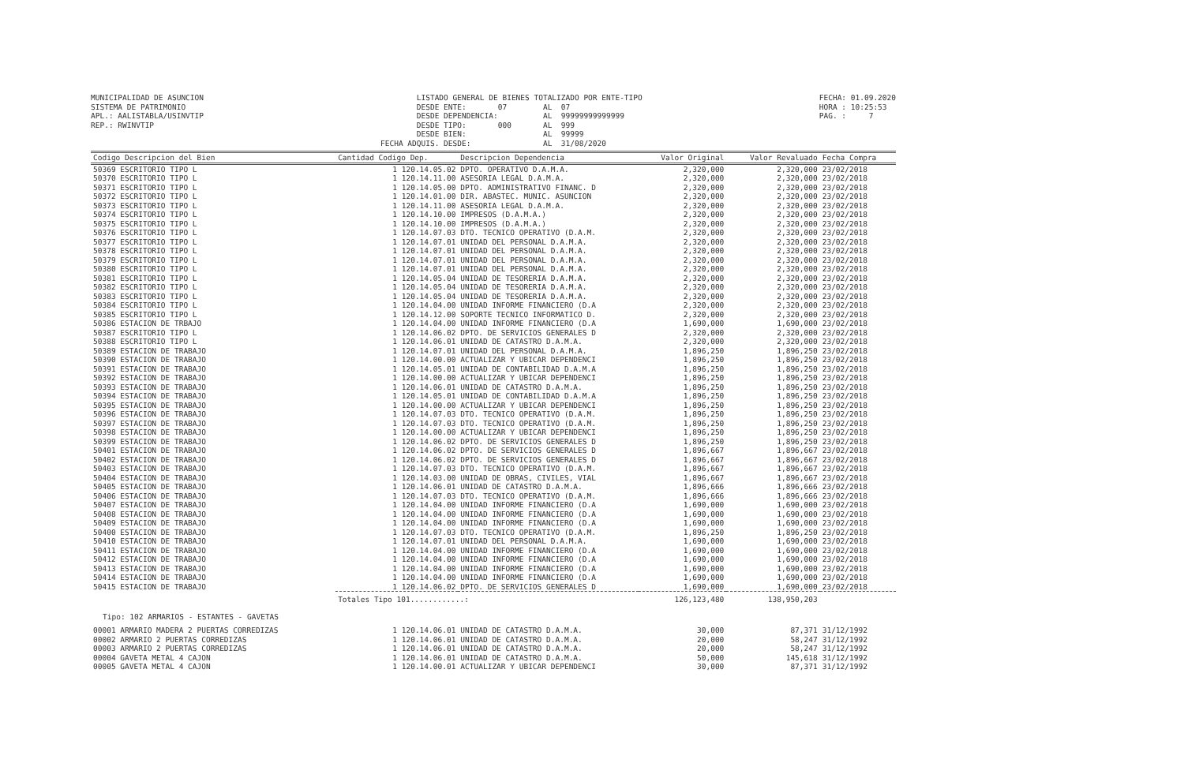MUNICIPALIDAD DE ASUNCION SISTEMA DE PATRIMONIO APL.: AALISTABLA/USINVTIP REP.: RWINVTIP
LISTADO GENERAL DE BIENES TOTALIZADO POR ENTE-TIPO DESDE ENTE: 07 AL 07 DESDE DEPENDENCIA: AL 99999999999999 DESDE TIPO: 000 AL 999 DESDE BIEN: AL 99999 FECHA ADQUIS. DESDE: AL 31/08/2020
FECHA: 01.09.2020 HORA : 10:25:53 PAG. : 7
| Codigo Descripcion del Bien | Cantidad Codigo Dep. | Descripcion Dependencia | Valor Original | Valor Revaluado | Fecha Compra |
| --- | --- | --- | --- | --- | --- |
| 50369 ESCRITORIO TIPO L | 1 120.14.05.02 | DPTO. OPERATIVO D.A.M.A. | 2,320,000 | 2,320,000 | 23/02/2018 |
| 50370 ESCRITORIO TIPO L | 1 120.14.11.00 | ASESORIA LEGAL D.A.M.A. | 2,320,000 | 2,320,000 | 23/02/2018 |
| 50371 ESCRITORIO TIPO L | 1 120.14.05.00 | DPTO. ADMINISTRATIVO FINANC. D | 2,320,000 | 2,320,000 | 23/02/2018 |
| 50372 ESCRITORIO TIPO L | 1 120.14.01.00 | DIR. ABASTEC. MUNIC. ASUNCION | 2,320,000 | 2,320,000 | 23/02/2018 |
| 50373 ESCRITORIO TIPO L | 1 120.14.11.00 | ASESORIA LEGAL D.A.M.A. | 2,320,000 | 2,320,000 | 23/02/2018 |
| 50374 ESCRITORIO TIPO L | 1 120.14.10.00 | IMPRESOS (D.A.M.A.) | 2,320,000 | 2,320,000 | 23/02/2018 |
| 50375 ESCRITORIO TIPO L | 1 120.14.10.00 | IMPRESOS (D.A.M.A.) | 2,320,000 | 2,320,000 | 23/02/2018 |
| 50376 ESCRITORIO TIPO L | 1 120.14.07.03 | DTO. TECNICO OPERATIVO (D.A.M. | 2,320,000 | 2,320,000 | 23/02/2018 |
| 50377 ESCRITORIO TIPO L | 1 120.14.07.01 | UNIDAD DEL PERSONAL D.A.M.A. | 2,320,000 | 2,320,000 | 23/02/2018 |
| 50378 ESCRITORIO TIPO L | 1 120.14.07.01 | UNIDAD DEL PERSONAL D.A.M.A. | 2,320,000 | 2,320,000 | 23/02/2018 |
| 50379 ESCRITORIO TIPO L | 1 120.14.07.01 | UNIDAD DEL PERSONAL D.A.M.A. | 2,320,000 | 2,320,000 | 23/02/2018 |
| 50380 ESCRITORIO TIPO L | 1 120.14.07.01 | UNIDAD DEL PERSONAL D.A.M.A. | 2,320,000 | 2,320,000 | 23/02/2018 |
| 50381 ESCRITORIO TIPO L | 1 120.14.05.04 | UNIDAD DE TESORERIA D.A.M.A. | 2,320,000 | 2,320,000 | 23/02/2018 |
| 50382 ESCRITORIO TIPO L | 1 120.14.05.04 | UNIDAD DE TESORERIA D.A.M.A. | 2,320,000 | 2,320,000 | 23/02/2018 |
| 50383 ESCRITORIO TIPO L | 1 120.14.05.04 | UNIDAD DE TESORERIA D.A.M.A. | 2,320,000 | 2,320,000 | 23/02/2018 |
| 50384 ESCRITORIO TIPO L | 1 120.14.04.00 | UNIDAD INFORME FINANCIERO (D.A | 2,320,000 | 2,320,000 | 23/02/2018 |
| 50385 ESCRITORIO TIPO L | 1 120.14.12.00 | SOPORTE TECNICO INFORMATICO D. | 2,320,000 | 2,320,000 | 23/02/2018 |
| 50386 ESTACION DE TRBAJO | 1 120.14.04.00 | UNIDAD INFORME FINANCIERO (D.A | 1,690,000 | 1,690,000 | 23/02/2018 |
| 50387 ESCRITORIO TIPO L | 1 120.14.06.02 | DPTO. DE SERVICIOS GENERALES D | 2,320,000 | 2,320,000 | 23/02/2018 |
| 50388 ESCRITORIO TIPO L | 1 120.14.06.01 | UNIDAD DE CATASTRO D.A.M.A. | 2,320,000 | 2,320,000 | 23/02/2018 |
| 50389 ESTACION DE TRABAJO | 1 120.14.07.01 | UNIDAD DEL PERSONAL D.A.M.A. | 1,896,250 | 1,896,250 | 23/02/2018 |
| 50390 ESTACION DE TRABAJO | 1 120.14.00.00 | ACTUALIZAR Y UBICAR DEPENDENCI | 1,896,250 | 1,896,250 | 23/02/2018 |
| 50391 ESTACION DE TRABAJO | 1 120.14.05.01 | UNIDAD DE CONTABILIDAD D.A.M.A | 1,896,250 | 1,896,250 | 23/02/2018 |
| 50392 ESTACION DE TRABAJO | 1 120.14.00.00 | ACTUALIZAR Y UBICAR DEPENDENCI | 1,896,250 | 1,896,250 | 23/02/2018 |
| 50393 ESTACION DE TRABAJO | 1 120.14.06.01 | UNIDAD DE CATASTRO D.A.M.A. | 1,896,250 | 1,896,250 | 23/02/2018 |
| 50394 ESTACION DE TRABAJO | 1 120.14.05.01 | UNIDAD DE CONTABILIDAD D.A.M.A | 1,896,250 | 1,896,250 | 23/02/2018 |
| 50395 ESTACION DE TRABAJO | 1 120.14.00.00 | ACTUALIZAR Y UBICAR DEPENDENCI | 1,896,250 | 1,896,250 | 23/02/2018 |
| 50396 ESTACION DE TRABAJO | 1 120.14.07.03 | DTO. TECNICO OPERATIVO (D.A.M. | 1,896,250 | 1,896,250 | 23/02/2018 |
| 50397 ESTACION DE TRABAJO | 1 120.14.07.03 | DTO. TECNICO OPERATIVO (D.A.M. | 1,896,250 | 1,896,250 | 23/02/2018 |
| 50398 ESTACION DE TRABAJO | 1 120.14.00.00 | ACTUALIZAR Y UBICAR DEPENDENCI | 1,896,250 | 1,896,250 | 23/02/2018 |
| 50399 ESTACION DE TRABAJO | 1 120.14.06.02 | DPTO. DE SERVICIOS GENERALES D | 1,896,250 | 1,896,250 | 23/02/2018 |
| 50401 ESTACION DE TRABAJO | 1 120.14.06.02 | DPTO. DE SERVICIOS GENERALES D | 1,896,667 | 1,896,667 | 23/02/2018 |
| 50402 ESTACION DE TRABAJO | 1 120.14.06.02 | DPTO. DE SERVICIOS GENERALES D | 1,896,667 | 1,896,667 | 23/02/2018 |
| 50403 ESTACION DE TRABAJO | 1 120.14.07.03 | DTO. TECNICO OPERATIVO (D.A.M. | 1,896,667 | 1,896,667 | 23/02/2018 |
| 50404 ESTACION DE TRABAJO | 1 120.14.03.00 | UNIDAD DE OBRAS, CIVILES, VIAL | 1,896,667 | 1,896,667 | 23/02/2018 |
| 50405 ESTACION DE TRABAJO | 1 120.14.06.01 | UNIDAD DE CATASTRO D.A.M.A. | 1,896,666 | 1,896,666 | 23/02/2018 |
| 50406 ESTACION DE TRABAJO | 1 120.14.07.03 | DTO. TECNICO OPERATIVO (D.A.M. | 1,896,666 | 1,896,666 | 23/02/2018 |
| 50407 ESTACION DE TRABAJO | 1 120.14.04.00 | UNIDAD INFORME FINANCIERO (D.A | 1,690,000 | 1,690,000 | 23/02/2018 |
| 50408 ESTACION DE TRABAJO | 1 120.14.04.00 | UNIDAD INFORME FINANCIERO (D.A | 1,690,000 | 1,690,000 | 23/02/2018 |
| 50409 ESTACION DE TRABAJO | 1 120.14.04.00 | UNIDAD INFORME FINANCIERO (D.A | 1,690,000 | 1,690,000 | 23/02/2018 |
| 50400 ESTACION DE TRABAJO | 1 120.14.07.03 | DTO. TECNICO OPERATIVO (D.A.M. | 1,896,250 | 1,896,250 | 23/02/2018 |
| 50410 ESTACION DE TRABAJO | 1 120.14.07.01 | UNIDAD DEL PERSONAL D.A.M.A. | 1,690,000 | 1,690,000 | 23/02/2018 |
| 50411 ESTACION DE TRABAJO | 1 120.14.04.00 | UNIDAD INFORME FINANCIERO (D.A | 1,690,000 | 1,690,000 | 23/02/2018 |
| 50412 ESTACION DE TRABAJO | 1 120.14.04.00 | UNIDAD INFORME FINANCIERO (D.A | 1,690,000 | 1,690,000 | 23/02/2018 |
| 50413 ESTACION DE TRABAJO | 1 120.14.04.00 | UNIDAD INFORME FINANCIERO (D.A | 1,690,000 | 1,690,000 | 23/02/2018 |
| 50414 ESTACION DE TRABAJO | 1 120.14.04.00 | UNIDAD INFORME FINANCIERO (D.A | 1,690,000 | 1,690,000 | 23/02/2018 |
| 50415 ESTACION DE TRABAJO | 1 120.14.06.02 | DPTO. DE SERVICIOS GENERALES D | 1,690,000 | 1,690,000 | 23/02/2018 |
| | Totales Tipo 101............: | | 126,123,480 | 138,950,203 | |
| Tipo: 102 ARMARIOS - ESTANTES - GAVETAS | | | | | |
| 00001 ARMARIO MADERA 2 PUERTAS CORREDIZAS | 1 120.14.06.01 | UNIDAD DE CATASTRO D.A.M.A. | 30,000 | 87,371 | 31/12/1992 |
| 00002 ARMARIO 2 PUERTAS CORREDIZAS | 1 120.14.06.01 | UNIDAD DE CATASTRO D.A.M.A. | 20,000 | 58,247 | 31/12/1992 |
| 00003 ARMARIO 2 PUERTAS CORREDIZAS | 1 120.14.06.01 | UNIDAD DE CATASTRO D.A.M.A. | 20,000 | 58,247 | 31/12/1992 |
| 00004 GAVETA METAL 4 CAJON | 1 120.14.06.01 | UNIDAD DE CATASTRO D.A.M.A. | 50,000 | 145,618 | 31/12/1992 |
| 00005 GAVETA METAL 4 CAJON | 1 120.14.00.01 | ACTUALIZAR Y UBICAR DEPENDENCI | 30,000 | 87,371 | 31/12/1992 |